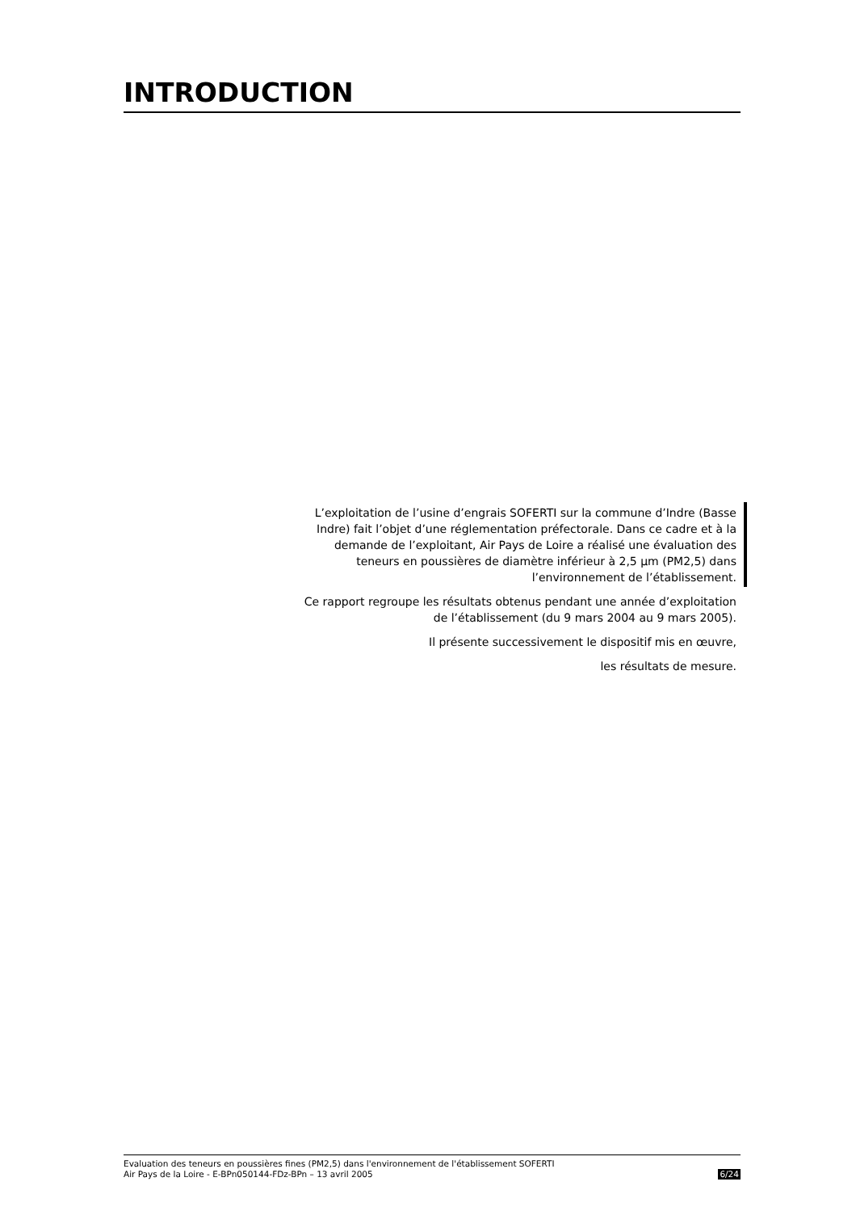INTRODUCTION
L’exploitation de l’usine d’engrais SOFERTI sur la commune d’Indre (Basse Indre) fait l’objet d’une réglementation préfectorale. Dans ce cadre et à la demande de l’exploitant, Air Pays de Loire a réalisé une évaluation des teneurs en poussières de diamètre inférieur à 2,5 µm (PM2,5) dans l’environnement de l’établissement.
Ce rapport regroupe les résultats obtenus pendant une année d’exploitation de l’établissement (du 9 mars 2004 au 9 mars 2005).
Il présente successivement le dispositif mis en œuvre,
les résultats de mesure.
Evaluation des teneurs en poussières fines (PM2,5) dans l'environnement de l'établissement SOFERTI
Air Pays de la Loire - E-BPn050144-FDz-BPn – 13 avril 2005
6/24